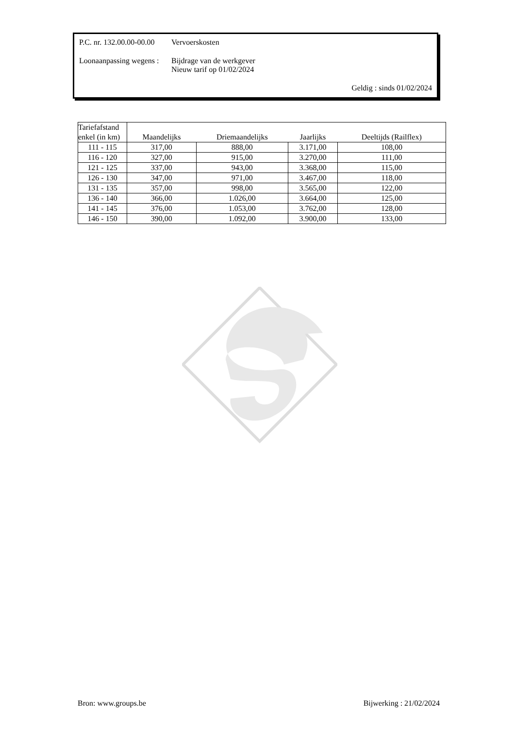P.C. nr. 132.00.00-00.00
Vervoerskosten
Loonaanpassing wegens :
Bijdrage van de werkgever
Nieuw tarif op 01/02/2024
Geldig : sinds 01/02/2024
| Tariefafstand enkel (in km) | Maandelijks | Driemaandelijks | Jaarlijks | Deeltijds (Railflex) |
| --- | --- | --- | --- | --- |
| 111 - 115 | 317,00 | 888,00 | 3.171,00 | 108,00 |
| 116 - 120 | 327,00 | 915,00 | 3.270,00 | 111,00 |
| 121 - 125 | 337,00 | 943,00 | 3.368,00 | 115,00 |
| 126 - 130 | 347,00 | 971,00 | 3.467,00 | 118,00 |
| 131 - 135 | 357,00 | 998,00 | 3.565,00 | 122,00 |
| 136 - 140 | 366,00 | 1.026,00 | 3.664,00 | 125,00 |
| 141 - 145 | 376,00 | 1.053,00 | 3.762,00 | 128,00 |
| 146 - 150 | 390,00 | 1.092,00 | 3.900,00 | 133,00 |
Bron: www.groups.be Bijwerking : 21/02/2024